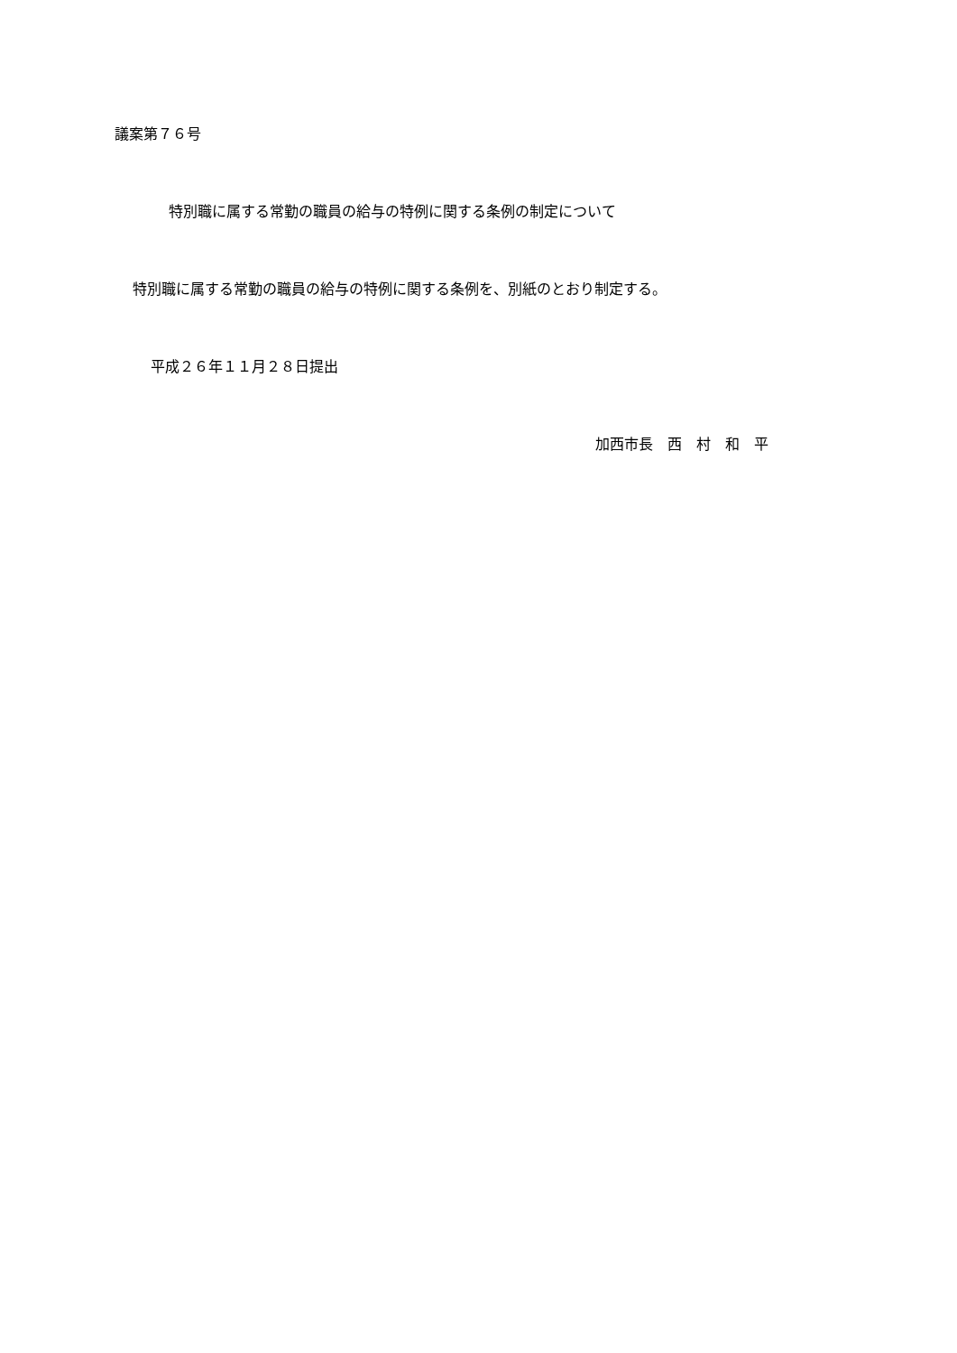議案第７６号
特別職に属する常勤の職員の給与の特例に関する条例の制定について
特別職に属する常勤の職員の給与の特例に関する条例を、別紙のとおり制定する。
平成２６年１１月２８日提出
加西市長　西　村　和　平